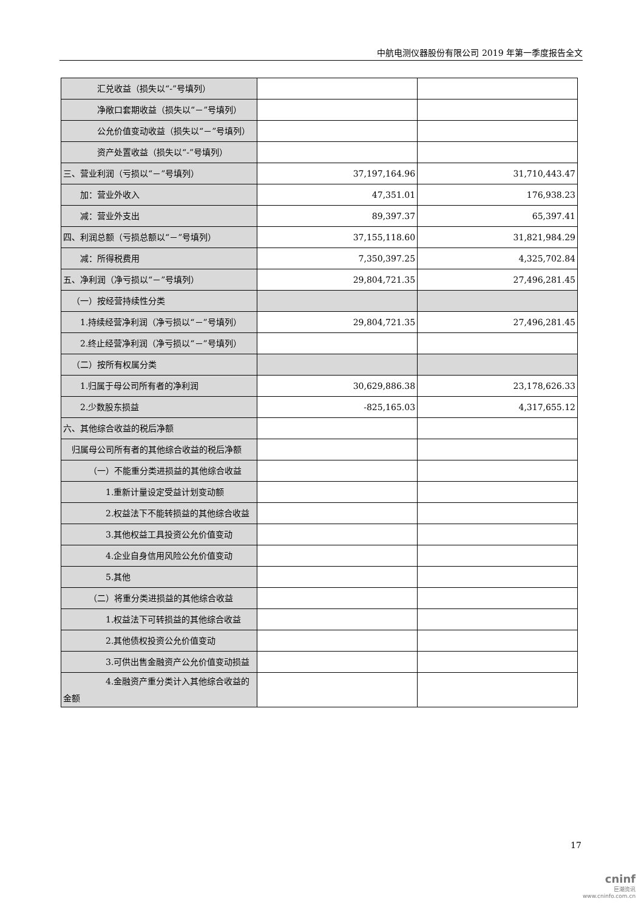中航电测仪器股份有限公司 2019 年第一季度报告全文
| 汇兑收益（损失以“-”号填列） | | |
| 净敞口套期收益（损失以“－”号填列） | | |
| 公允价值变动收益（损失以“－”号填列） | | |
| 资产处置收益（损失以“-”号填列） | | |
| 三、营业利润（亏损以“－”号填列） | 37,197,164.96 | 31,710,443.47 |
| 加：营业外收入 | 47,351.01 | 176,938.23 |
| 减：营业外支出 | 89,397.37 | 65,397.41 |
| 四、利润总额（亏损总额以“－”号填列） | 37,155,118.60 | 31,821,984.29 |
| 减：所得税费用 | 7,350,397.25 | 4,325,702.84 |
| 五、净利润（净亏损以“－”号填列） | 29,804,721.35 | 27,496,281.45 |
| （一）按经营持续性分类 | | |
| 1.持续经营净利润（净亏损以“－”号填列） | 29,804,721.35 | 27,496,281.45 |
| 2.终止经营净利润（净亏损以“－”号填列） | | |
| （二）按所有权属分类 | | |
| 1.归属于母公司所有者的净利润 | 30,629,886.38 | 23,178,626.33 |
| 2.少数股东损益 | -825,165.03 | 4,317,655.12 |
| 六、其他综合收益的税后净额 | | |
| 归属母公司所有者的其他综合收益的税后净额 | | |
| （一）不能重分类进损益的其他综合收益 | | |
| 1.重新计量设定受益计划变动额 | | |
| 2.权益法下不能转损益的其他综合收益 | | |
| 3.其他权益工具投资公允价值变动 | | |
| 4.企业自身信用风险公允价值变动 | | |
| 5.其他 | | |
| （二）将重分类进损益的其他综合收益 | | |
| 1.权益法下可转损益的其他综合收益 | | |
| 2.其他债权投资公允价值变动 | | |
| 3.可供出售金融资产公允价值变动损益 | | |
| 4.金融资产重分类计入其他综合收益的金额 | | |
17
cninf
巨潮资讯
www.cninfo.com.cn